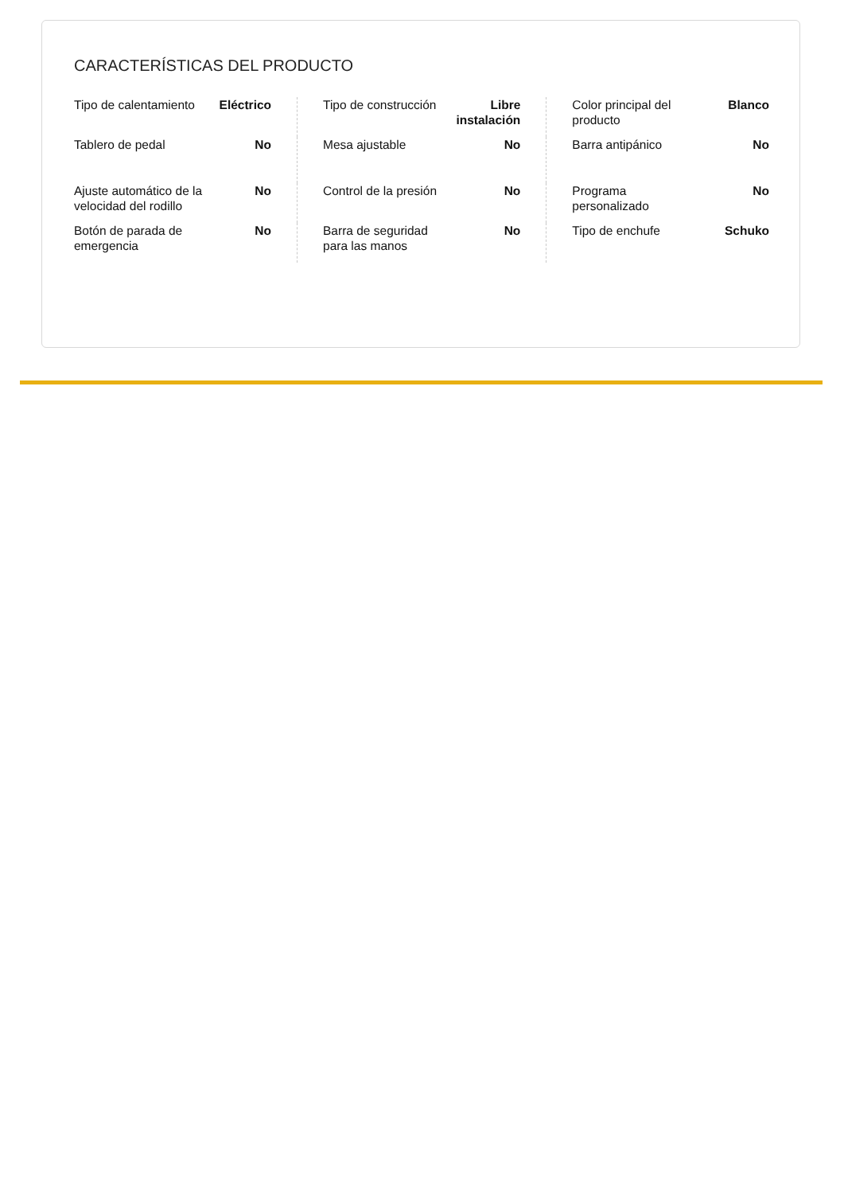CARACTERÍSTICAS DEL PRODUCTO
| Tipo de calentamiento | Eléctrico | Tipo de construcción | Libre instalación | Color principal del producto | Blanco |
| Tablero de pedal | No | Mesa ajustable | No | Barra antipánico | No |
| Ajuste automático de la velocidad del rodillo | No | Control de la presión | No | Programa personalizado | No |
| Botón de parada de emergencia | No | Barra de seguridad para las manos | No | Tipo de enchufe | Schuko |